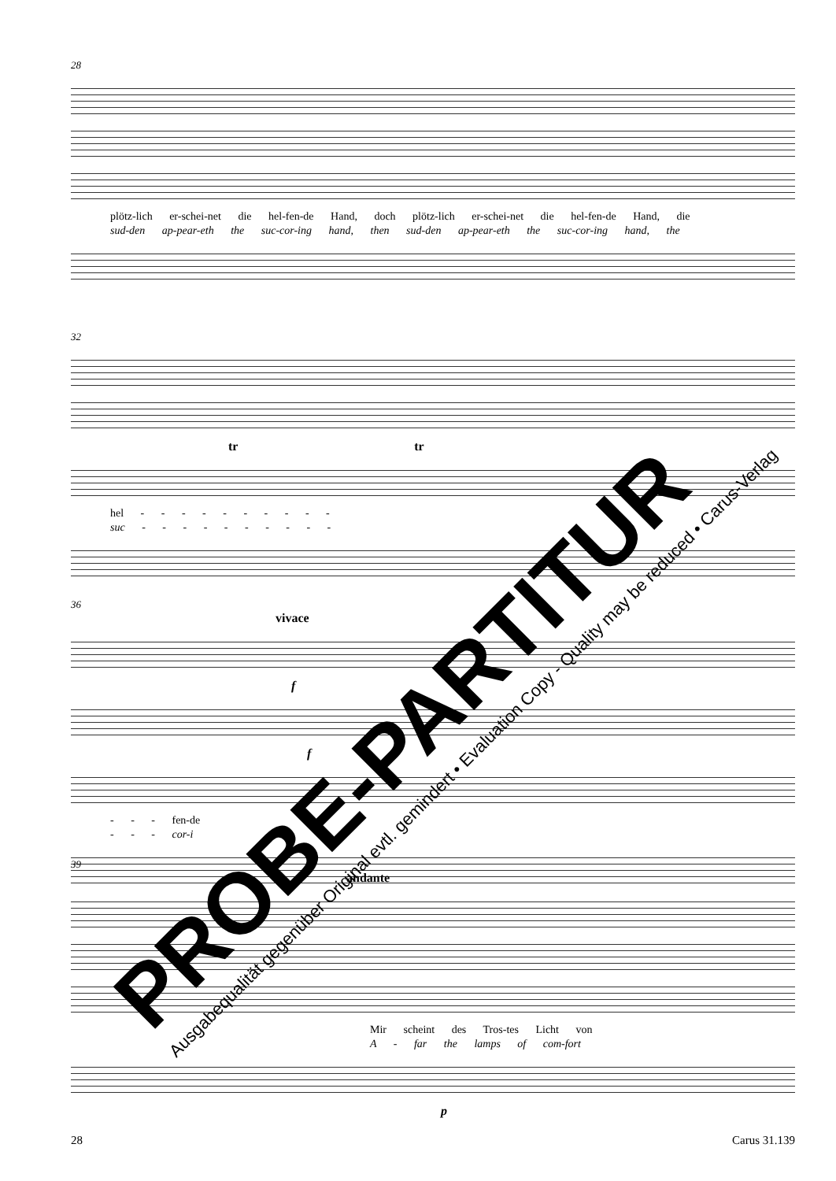28
plötz-lich er-schei-net die hel-fen-de Hand, doch plötz-lich er-schei-net die hel-fen-de Hand, die
sud-den ap-pear-eth the suc-cor-ing hand, then sud-den ap-pear-eth the suc-cor-ing hand, the
32
tr tr
hel - - - - - - - - - -
suc - - - - - - - - - -
36
vivace
f
f
- - - fen-de
- - - cor-i
39
andante
Mir scheint des Tros-tes Licht von
A - far the lamps of com-fort
p
PROBE-PARTITUR
Ausgabequalität gegenüber Original evtl. gemindert • Evaluation Copy - Quality may be reduced • Carus-Verlag
28 Carus 31.139